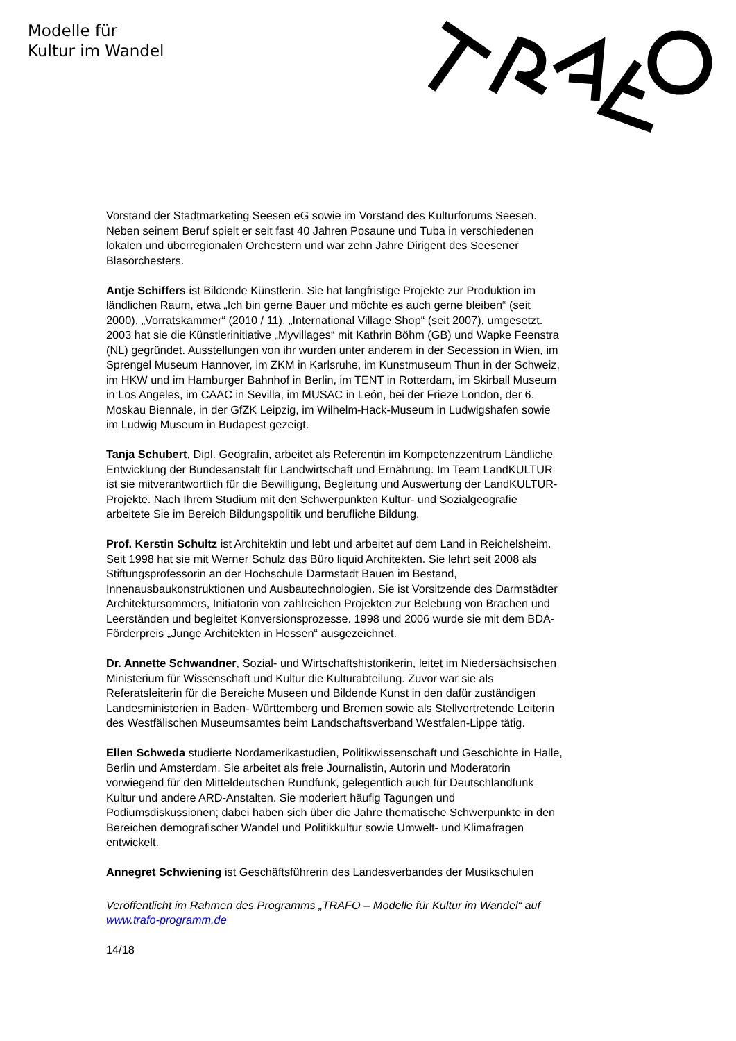Modelle für
Kultur im Wandel
Vorstand der Stadtmarketing Seesen eG sowie im Vorstand des Kulturforums Seesen. Neben seinem Beruf spielt er seit fast 40 Jahren Posaune und Tuba in verschiedenen lokalen und überregionalen Orchestern und war zehn Jahre Dirigent des Seesener Blasorchesters.
Antje Schiffers ist Bildende Künstlerin. Sie hat langfristige Projekte zur Produktion im ländlichen Raum, etwa „Ich bin gerne Bauer und möchte es auch gerne bleiben“ (seit 2000), „Vorratskammer“ (2010 / 11), „International Village Shop“ (seit 2007), umgesetzt. 2003 hat sie die Künstlerinitiative „Myvillages“ mit Kathrin Böhm (GB) und Wapke Feenstra (NL) gegründet. Ausstellungen von ihr wurden unter anderem in der Secession in Wien, im Sprengel Museum Hannover, im ZKM in Karlsruhe, im Kunstmuseum Thun in der Schweiz, im HKW und im Hamburger Bahnhof in Berlin, im TENT in Rotterdam, im Skirball Museum in Los Angeles, im CAAC in Sevilla, im MUSAC in León, bei der Frieze London, der 6. Moskau Biennale, in der GfZK Leipzig, im Wilhelm-Hack-Museum in Ludwigshafen sowie im Ludwig Museum in Budapest gezeigt.
Tanja Schubert, Dipl. Geografin, arbeitet als Referentin im Kompetenzzentrum Ländliche Entwicklung der Bundesanstalt für Landwirtschaft und Ernährung. Im Team LandKULTUR ist sie mitverantwortlich für die Bewilligung, Begleitung und Auswertung der LandKULTUR-Projekte. Nach Ihrem Studium mit den Schwerpunkten Kultur- und Sozialgeografie arbeitete Sie im Bereich Bildungspolitik und berufliche Bildung.
Prof. Kerstin Schultz ist Architektin und lebt und arbeitet auf dem Land in Reichelsheim. Seit 1998 hat sie mit Werner Schulz das Büro liquid Architekten. Sie lehrt seit 2008 als Stiftungsprofessorin an der Hochschule Darmstadt Bauen im Bestand, Innenausbaukonstruktionen und Ausbautechnologien. Sie ist Vorsitzende des Darmstädter Architektursommers, Initiatorin von zahlreichen Projekten zur Belebung von Brachen und Leerständen und begleitet Konversionsprozesse. 1998 und 2006 wurde sie mit dem BDA-Förderpreis „Junge Architekten in Hessen“ ausgezeichnet.
Dr. Annette Schwandner, Sozial- und Wirtschaftshistorikerin, leitet im Niedersächsischen Ministerium für Wissenschaft und Kultur die Kulturabteilung. Zuvor war sie als Referatsleiterin für die Bereiche Museen und Bildende Kunst in den dafür zuständigen Landesministerien in Baden- Württemberg und Bremen sowie als Stellvertretende Leiterin des Westfälischen Museumsamtes beim Landschaftsverband Westfalen-Lippe tätig.
Ellen Schweda studierte Nordamerikastudien, Politikwissenschaft und Geschichte in Halle, Berlin und Amsterdam. Sie arbeitet als freie Journalistin, Autorin und Moderatorin vorwiegend für den Mitteldeutschen Rundfunk, gelegentlich auch für Deutschlandfunk Kultur und andere ARD-Anstalten. Sie moderiert häufig Tagungen und Podiumsdiskussionen; dabei haben sich über die Jahre thematische Schwerpunkte in den Bereichen demografischer Wandel und Politikkultur sowie Umwelt- und Klimafragen entwickelt.
Annegret Schwiening ist Geschäftsführerin des Landesverbandes der Musikschulen
Veröffentlicht im Rahmen des Programms „TRAFO – Modelle für Kultur im Wandel“ auf www.trafo-programm.de
14/18